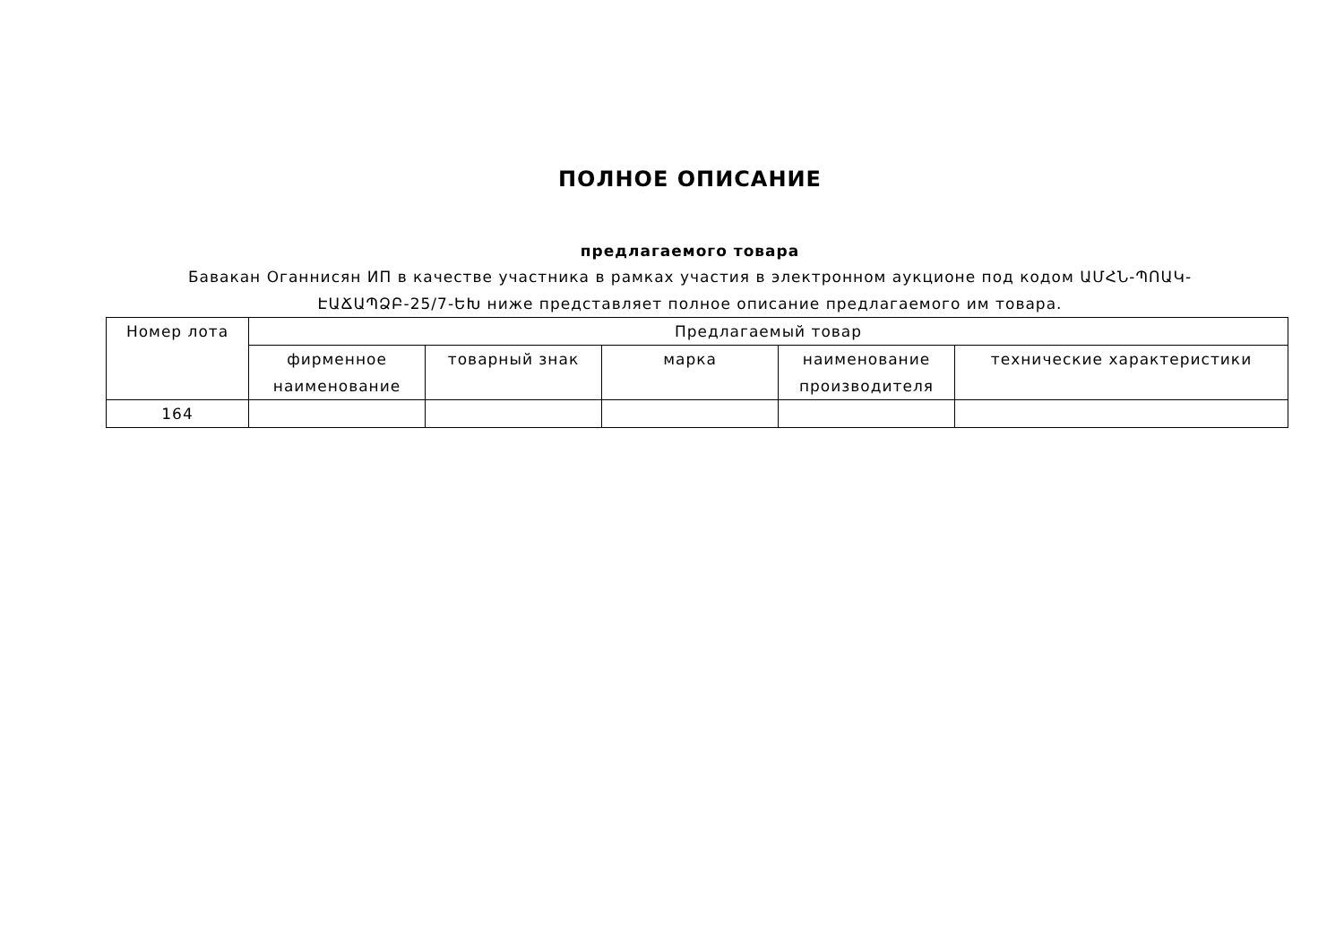ПОЛНОЕ ОПИСАНИЕ
предлагаемого товара
Бавакан Оганнисян ИП в качестве участника в рамках участия в электронном аукционе под кодом ԱՄՀՆ-ՊՈԱԿ-ԷԱՃԱՊՁԲ-25/7-ԵԽ ниже представляет полное описание предлагаемого им товара.
| Номер лота | Предлагаемый товар | | | | |
| --- | --- | --- | --- | --- | --- |
| | фирменное наименование | товарный знак | марка | наименование производителя | технические характеристики |
| 164 | | | | | |